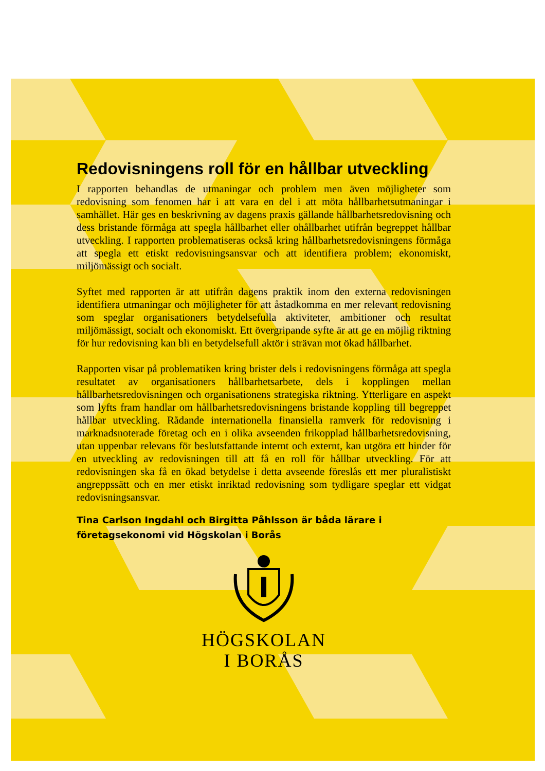Redovisningens roll för en hållbar utveckling
I rapporten behandlas de utmaningar och problem men även möjligheter som redovisning som fenomen har i att vara en del i att möta hållbarhetsutmaningar i samhället. Här ges en beskrivning av dagens praxis gällande hållbarhetsredovisning och dess bristande förmåga att spegla hållbarhet eller ohållbarhet utifrån begreppet hållbar utveckling. I rapporten problematiseras också kring hållbarhetsredovisningens förmåga att spegla ett etiskt redovisningsansvar och att identifiera problem; ekonomiskt, miljömässigt och socialt.
Syftet med rapporten är att utifrån dagens praktik inom den externa redovisningen identifiera utmaningar och möjligheter för att åstadkomma en mer relevant redovisning som speglar organisationers betydelsefulla aktiviteter, ambitioner och resultat miljömässigt, socialt och ekonomiskt. Ett övergripande syfte är att ge en möjlig riktning för hur redovisning kan bli en betydelsefull aktör i strävan mot ökad hållbarhet.
Rapporten visar på problematiken kring brister dels i redovisningens förmåga att spegla resultatet av organisationers hållbarhetsarbete, dels i kopplingen mellan hållbarhetsredovisningen och organisationens strategiska riktning. Ytterligare en aspekt som lyfts fram handlar om hållbarhetsredovisningens bristande koppling till begreppet hållbar utveckling. Rådande internationella finansiella ramverk för redovisning i marknadsnoterade företag och en i olika avseenden frikopplad hållbarhetsredovisning, utan uppenbar relevans för beslutsfattande internt och externt, kan utgöra ett hinder för en utveckling av redovisningen till att få en roll för hållbar utveckling. För att redovisningen ska få en ökad betydelse i detta avseende föreslås ett mer pluralistiskt angreppssätt och en mer etiskt inriktad redovisning som tydligare speglar ett vidgat redovisningsansvar.
Tina Carlson Ingdahl och Birgitta Påhlsson är båda lärare i företagsekonomi vid Högskolan i Borås
HÖGSKOLAN
I BORÅS